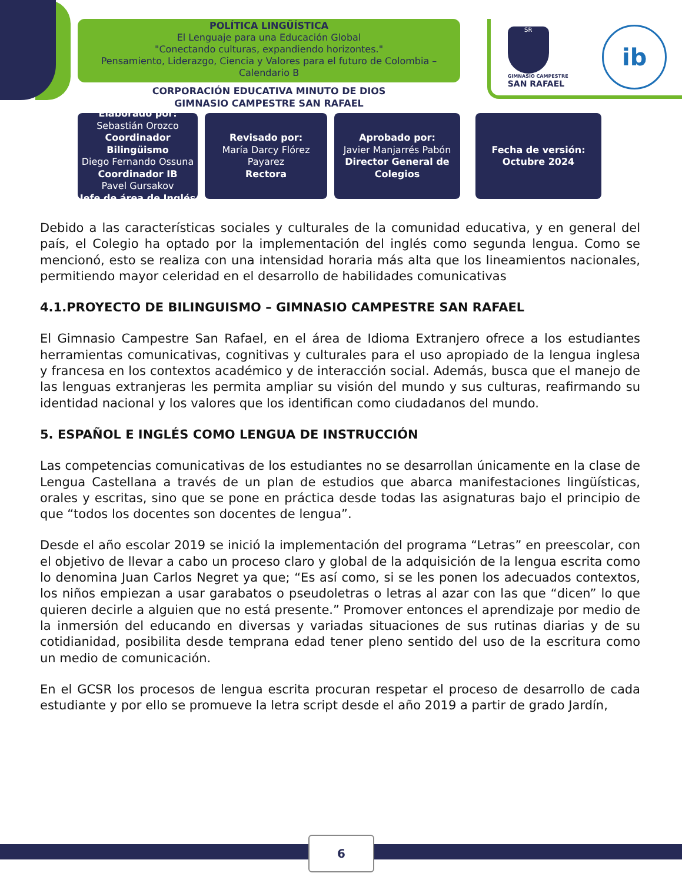POLÍTICA LINGÜÍSTICA
El Lenguaje para una Educación Global
"Conectando culturas, expandiendo horizontes."
Pensamiento, Liderazgo, Ciencia y Valores para el futuro de Colombia – Calendario B
CORPORACIÓN EDUCATIVA MINUTO DE DIOS
GIMNASIO CAMPESTRE SAN RAFAEL
SR
GIMNASIO CAMPESTRE
SAN RAFAEL
ib
Elaborado por:
Sebastián Orozco
Coordinador Bilingüismo
Diego Fernando Ossuna
Coordinador IB
Pavel Gursakov
Jefe de área de Inglés
Revisado por:
María Darcy Flórez Payarez
Rectora
Aprobado por:
Javier Manjarrés Pabón
Director General de Colegios
Fecha de versión:
Octubre 2024
Debido a las características sociales y culturales de la comunidad educativa, y en general del país, el Colegio ha optado por la implementación del inglés como segunda lengua. Como se mencionó, esto se realiza con una intensidad horaria más alta que los lineamientos nacionales, permitiendo mayor celeridad en el desarrollo de habilidades comunicativas
4.1.PROYECTO DE BILINGUISMO – GIMNASIO CAMPESTRE SAN RAFAEL
El Gimnasio Campestre San Rafael, en el área de Idioma Extranjero ofrece a los estudiantes herramientas comunicativas, cognitivas y culturales para el uso apropiado de la lengua inglesa y francesa en los contextos académico y de interacción social. Además, busca que el manejo de las lenguas extranjeras les permita ampliar su visión del mundo y sus culturas, reafirmando su identidad nacional y los valores que los identifican como ciudadanos del mundo.
5. ESPAÑOL E INGLÉS COMO LENGUA DE INSTRUCCIÓN
Las competencias comunicativas de los estudiantes no se desarrollan únicamente en la clase de Lengua Castellana a través de un plan de estudios que abarca manifestaciones lingüísticas, orales y escritas, sino que se pone en práctica desde todas las asignaturas bajo el principio de que “todos los docentes son docentes de lengua”.
Desde el año escolar 2019 se inició la implementación del programa “Letras” en preescolar, con el objetivo de llevar a cabo un proceso claro y global de la adquisición de la lengua escrita como lo denomina Juan Carlos Negret ya que; “Es así como, si se les ponen los adecuados contextos, los niños empiezan a usar garabatos o pseudoletras o letras al azar con las que “dicen” lo que quieren decirle a alguien que no está presente.” Promover entonces el aprendizaje por medio de la inmersión del educando en diversas y variadas situaciones de sus rutinas diarias y de su cotidianidad, posibilita desde temprana edad tener pleno sentido del uso de la escritura como un medio de comunicación.
En el GCSR los procesos de lengua escrita procuran respetar el proceso de desarrollo de cada estudiante y por ello se promueve la letra script desde el año 2019 a partir de grado Jardín,
6